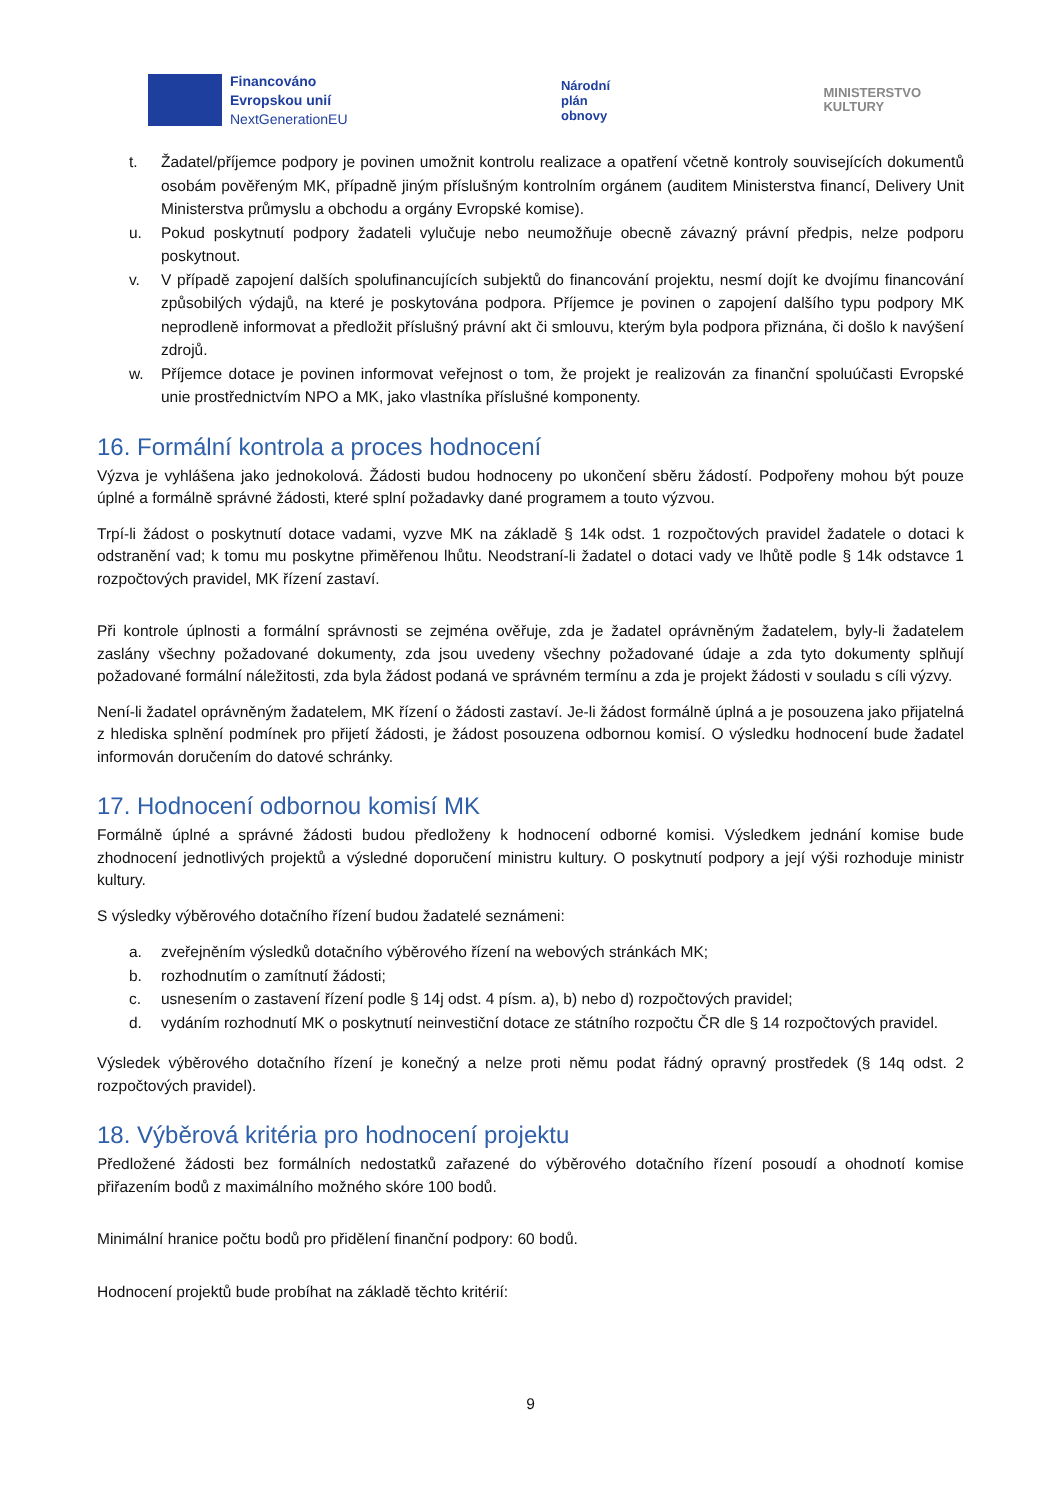Financováno
Evropskou unií
NextGenerationEU
Národní
plán
obnovy
MINISTERSTVO
KULTURY
t. Žadatel/příjemce podpory je povinen umožnit kontrolu realizace a opatření včetně kontroly souvisejících dokumentů osobám pověřeným MK, případně jiným příslušným kontrolním orgánem (auditem Ministerstva financí, Delivery Unit Ministerstva průmyslu a obchodu a orgány Evropské komise).
u. Pokud poskytnutí podpory žadateli vylučuje nebo neumožňuje obecně závazný právní předpis, nelze podporu poskytnout.
v. V případě zapojení dalších spolufinancujících subjektů do financování projektu, nesmí dojít ke dvojímu financování způsobilých výdajů, na které je poskytována podpora. Příjemce je povinen o zapojení dalšího typu podpory MK neprodleně informovat a předložit příslušný právní akt či smlouvu, kterým byla podpora přiznána, či došlo k navýšení zdrojů.
w. Příjemce dotace je povinen informovat veřejnost o tom, že projekt je realizován za finanční spoluúčasti Evropské unie prostřednictvím NPO a MK, jako vlastníka příslušné komponenty.
16. Formální kontrola a proces hodnocení
Výzva je vyhlášena jako jednokolová. Žádosti budou hodnoceny po ukončení sběru žádostí. Podpořeny mohou být pouze úplné a formálně správné žádosti, které splní požadavky dané programem a touto výzvou.
Trpí-li žádost o poskytnutí dotace vadami, vyzve MK na základě § 14k odst. 1 rozpočtových pravidel žadatele o dotaci k odstranění vad; k tomu mu poskytne přiměřenou lhůtu. Neodstraní-li žadatel o dotaci vady ve lhůtě podle § 14k odstavce 1 rozpočtových pravidel, MK řízení zastaví.
Při kontrole úplnosti a formální správnosti se zejména ověřuje, zda je žadatel oprávněným žadatelem, byly-li žadatelem zaslány všechny požadované dokumenty, zda jsou uvedeny všechny požadované údaje a zda tyto dokumenty splňují požadované formální náležitosti, zda byla žádost podaná ve správném termínu a zda je projekt žádosti v souladu s cíli výzvy.
Není-li žadatel oprávněným žadatelem, MK řízení o žádosti zastaví. Je-li žádost formálně úplná a je posouzena jako přijatelná z hlediska splnění podmínek pro přijetí žádosti, je žádost posouzena odbornou komisí. O výsledku hodnocení bude žadatel informován doručením do datové schránky.
17. Hodnocení odbornou komisí MK
Formálně úplné a správné žádosti budou předloženy k hodnocení odborné komisi. Výsledkem jednání komise bude zhodnocení jednotlivých projektů a výsledné doporučení ministru kultury. O poskytnutí podpory a její výši rozhoduje ministr kultury.
S výsledky výběrového dotačního řízení budou žadatelé seznámeni:
a. zveřejněním výsledků dotačního výběrového řízení na webových stránkách MK;
b. rozhodnutím o zamítnutí žádosti;
c. usnesením o zastavení řízení podle § 14j odst. 4 písm. a), b) nebo d) rozpočtových pravidel;
d. vydáním rozhodnutí MK o poskytnutí neinvestiční dotace ze státního rozpočtu ČR dle § 14 rozpočtových pravidel.
Výsledek výběrového dotačního řízení je konečný a nelze proti němu podat řádný opravný prostředek (§ 14q odst. 2 rozpočtových pravidel).
18. Výběrová kritéria pro hodnocení projektu
Předložené žádosti bez formálních nedostatků zařazené do výběrového dotačního řízení posoudí a ohodnotí komise přiřazením bodů z maximálního možného skóre 100 bodů.
Minimální hranice počtu bodů pro přidělení finanční podpory: 60 bodů.
Hodnocení projektů bude probíhat na základě těchto kritérií:
9